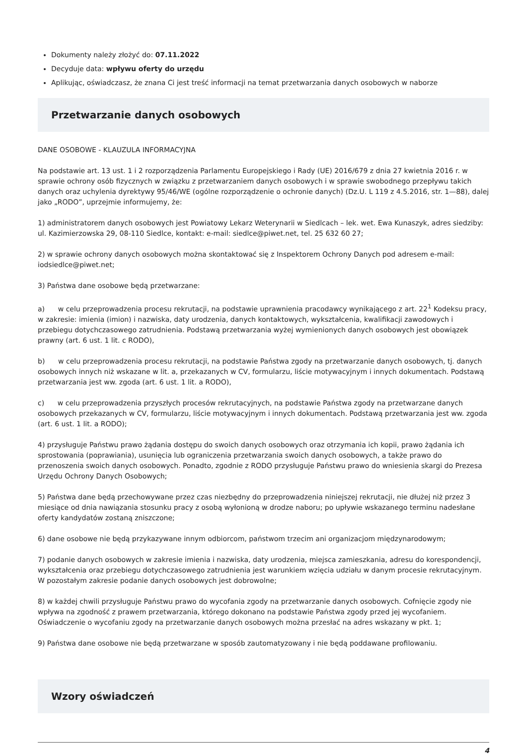Dokumenty należy złożyć do: 07.11.2022
Decyduje data: wpływu oferty do urzędu
Aplikując, oświadczasz, że znana Ci jest treść informacji na temat przetwarzania danych osobowych w naborze
Przetwarzanie danych osobowych
DANE OSOBOWE - KLAUZULA INFORMACYJNA
Na podstawie art. 13 ust. 1 i 2 rozporządzenia Parlamentu Europejskiego i Rady (UE) 2016/679 z dnia 27 kwietnia 2016 r. w sprawie ochrony osób fizycznych w związku z przetwarzaniem danych osobowych i w sprawie swobodnego przepływu takich danych oraz uchylenia dyrektywy 95/46/WE (ogólne rozporządzenie o ochronie danych) (Dz.U. L 119 z 4.5.2016, str. 1—88), dalej jako „RODO”, uprzejmie informujemy, że:
1) administratorem danych osobowych jest Powiatowy Lekarz Weterynarii w Siedlcach – lek. wet. Ewa Kunaszyk, adres siedziby: ul. Kazimierzowska 29, 08-110 Siedlce, kontakt: e-mail: siedlce@piwet.net, tel. 25 632 60 27;
2) w sprawie ochrony danych osobowych można skontaktować się z Inspektorem Ochrony Danych pod adresem e-mail: iodsiedlce@piwet.net;
3) Państwa dane osobowe będą przetwarzane:
a) w celu przeprowadzenia procesu rekrutacji, na podstawie uprawnienia pracodawcy wynikającego z art. 22<sup>1</sup> Kodeksu pracy, w zakresie: imienia (imion) i nazwiska, daty urodzenia, danych kontaktowych, wykształcenia, kwalifikacji zawodowych i przebiegu dotychczasowego zatrudnienia. Podstawą przetwarzania wyżej wymienionych danych osobowych jest obowiązek prawny (art. 6 ust. 1 lit. c RODO),
b) w celu przeprowadzenia procesu rekrutacji, na podstawie Państwa zgody na przetwarzanie danych osobowych, tj. danych osobowych innych niż wskazane w lit. a, przekazanych w CV, formularzu, liście motywacyjnym i innych dokumentach. Podstawą przetwarzania jest ww. zgoda (art. 6 ust. 1 lit. a RODO),
c) w celu przeprowadzenia przyszłych procesów rekrutacyjnych, na podstawie Państwa zgody na przetwarzane danych osobowych przekazanych w CV, formularzu, liście motywacyjnym i innych dokumentach. Podstawą przetwarzania jest ww. zgoda (art. 6 ust. 1 lit. a RODO);
4) przysługuje Państwu prawo żądania dostępu do swoich danych osobowych oraz otrzymania ich kopii, prawo żądania ich sprostowania (poprawiania), usunięcia lub ograniczenia przetwarzania swoich danych osobowych, a także prawo do przenoszenia swoich danych osobowych. Ponadto, zgodnie z RODO przysługuje Państwu prawo do wniesienia skargi do Prezesa Urzędu Ochrony Danych Osobowych;
5) Państwa dane będą przechowywane przez czas niezbędny do przeprowadzenia niniejszej rekrutacji, nie dłużej niż przez 3 miesiące od dnia nawiązania stosunku pracy z osobą wyłonioną w drodze naboru; po upływie wskazanego terminu nadesłane oferty kandydatów zostaną zniszczone;
6) dane osobowe nie będą przykazywane innym odbiorcom, państwom trzecim ani organizacjom międzynarodowym;
7) podanie danych osobowych w zakresie imienia i nazwiska, daty urodzenia, miejsca zamieszkania, adresu do korespondencji, wykształcenia oraz przebiegu dotychczasowego zatrudnienia jest warunkiem wzięcia udziału w danym procesie rekrutacyjnym. W pozostałym zakresie podanie danych osobowych jest dobrowolne;
8) w każdej chwili przysługuje Państwu prawo do wycofania zgody na przetwarzanie danych osobowych. Cofnięcie zgody nie wpływa na zgodność z prawem przetwarzania, którego dokonano na podstawie Państwa zgody przed jej wycofaniem. Oświadczenie o wycofaniu zgody na przetwarzanie danych osobowych można przesłać na adres wskazany w pkt. 1;
9) Państwa dane osobowe nie będą przetwarzane w sposób zautomatyzowany i nie będą poddawane profilowaniu.
Wzory oświadczeń
4